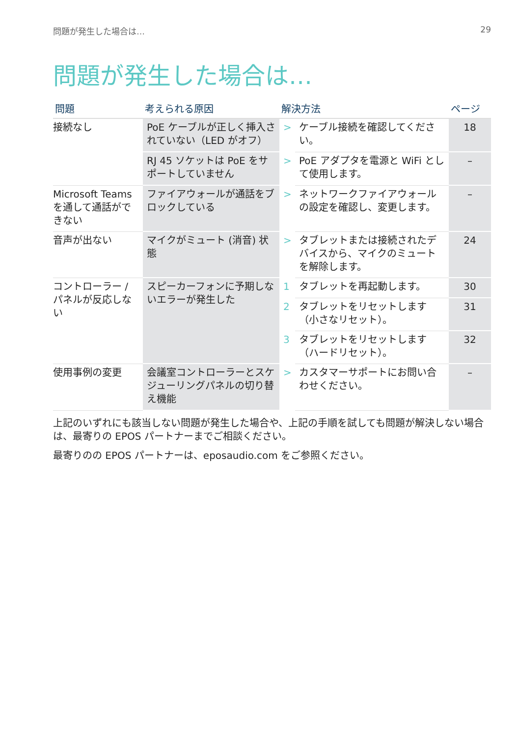問題が発生した場合は… 29
問題が発生した場合は…
| 問題 | 考えられる原因 | 解決方法 | | ページ |
| --- | --- | --- | --- | --- |
| 接続なし | PoE ケーブルが正しく挿入されていない（LED がオフ） | > | ケーブル接続を確認してください。 | 18 |
| | RJ 45 ソケットは PoE をサポートしていません | > | PoE アダプタを電源と WiFi として使用します。 | – |
| Microsoft Teams を通して通話ができない | ファイアウォールが通話をブロックしている | > | ネットワークファイアウォールの設定を確認し、変更します。 | – |
| 音声が出ない | マイクがミュート (消音) 状態 | > | タブレットまたは接続されたデバイスから、マイクのミュートを解除します。 | 24 |
| コントローラー / パネルが反応しない | スピーカーフォンに予期しないエラーが発生した | 1 | タブレットを再起動します。 | 30 |
| | | 2 | タブレットをリセットします（小さなリセット）。 | 31 |
| | | 3 | タブレットをリセットします（ハードリセット）。 | 32 |
| 使用事例の変更 | 会議室コントローラーとスケジューリングパネルの切り替え機能 | > | カスタマーサポートにお問い合わせください。 | – |
上記のいずれにも該当しない問題が発生した場合や、上記の手順を試しても問題が解決しない場合は、最寄りの EPOS パートナーまでご相談ください。
最寄りのの EPOS パートナーは、eposaudio.com をご参照ください。